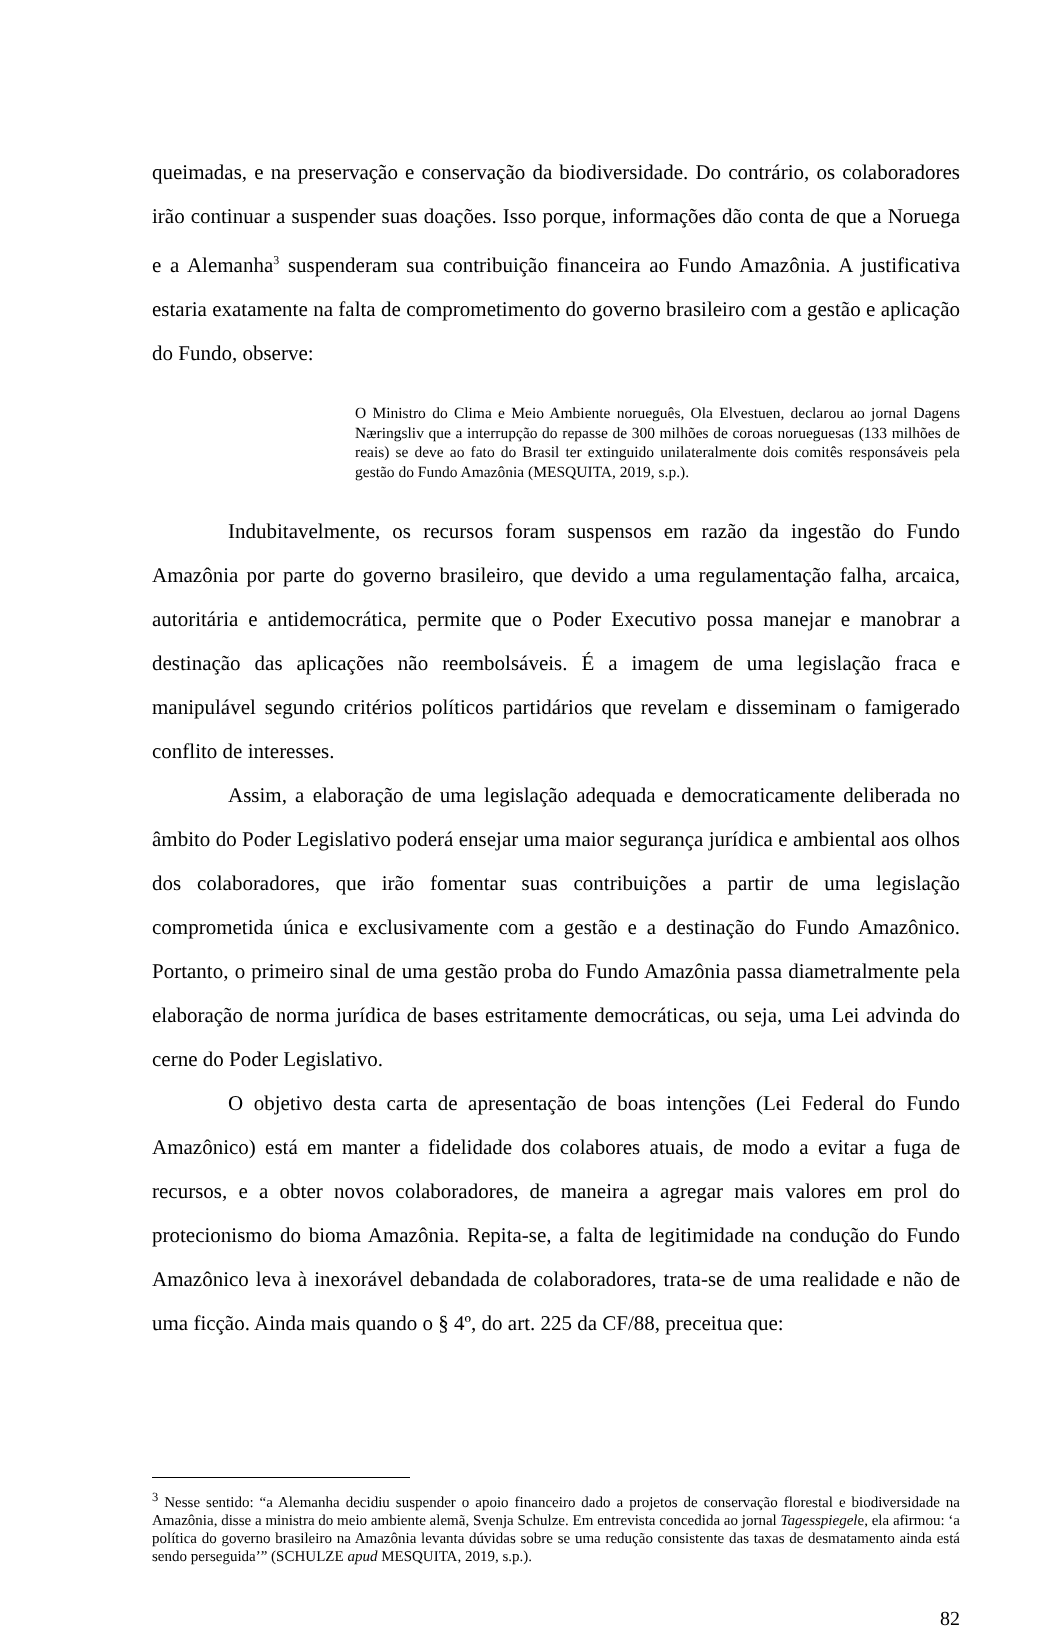queimadas, e na preservação e conservação da biodiversidade. Do contrário, os colaboradores irão continuar a suspender suas doações. Isso porque, informações dão conta de que a Noruega e a Alemanha<sup>3</sup> suspenderam sua contribuição financeira ao Fundo Amazônia. A justificativa estaria exatamente na falta de comprometimento do governo brasileiro com a gestão e aplicação do Fundo, observe:
O Ministro do Clima e Meio Ambiente norueguês, Ola Elvestuen, declarou ao jornal Dagens Næringsliv que a interrupção do repasse de 300 milhões de coroas norueguesas (133 milhões de reais) se deve ao fato do Brasil ter extinguido unilateralmente dois comitês responsáveis pela gestão do Fundo Amazônia (MESQUITA, 2019, s.p.).
Indubitavelmente, os recursos foram suspensos em razão da ingestão do Fundo Amazônia por parte do governo brasileiro, que devido a uma regulamentação falha, arcaica, autoritária e antidemocrática, permite que o Poder Executivo possa manejar e manobrar a destinação das aplicações não reembolsáveis. É a imagem de uma legislação fraca e manipulável segundo critérios políticos partidários que revelam e disseminam o famigerado conflito de interesses.
Assim, a elaboração de uma legislação adequada e democraticamente deliberada no âmbito do Poder Legislativo poderá ensejar uma maior segurança jurídica e ambiental aos olhos dos colaboradores, que irão fomentar suas contribuições a partir de uma legislação comprometida única e exclusivamente com a gestão e a destinação do Fundo Amazônico. Portanto, o primeiro sinal de uma gestão proba do Fundo Amazônia passa diametralmente pela elaboração de norma jurídica de bases estritamente democráticas, ou seja, uma Lei advinda do cerne do Poder Legislativo.
O objetivo desta carta de apresentação de boas intenções (Lei Federal do Fundo Amazônico) está em manter a fidelidade dos colabores atuais, de modo a evitar a fuga de recursos, e a obter novos colaboradores, de maneira a agregar mais valores em prol do protecionismo do bioma Amazônia. Repita-se, a falta de legitimidade na condução do Fundo Amazônico leva à inexorável debandada de colaboradores, trata-se de uma realidade e não de uma ficção. Ainda mais quando o § 4º, do art. 225 da CF/88, preceitua que:
<sup>3</sup> Nesse sentido: “a Alemanha decidiu suspender o apoio financeiro dado a projetos de conservação florestal e biodiversidade na Amazônia, disse a ministra do meio ambiente alemã, Svenja Schulze. Em entrevista concedida ao jornal Tagesspiegele, ela afirmou: ‘a política do governo brasileiro na Amazônia levanta dúvidas sobre se uma redução consistente das taxas de desmatamento ainda está sendo perseguida’” (SCHULZE apud MESQUITA, 2019, s.p.).
82